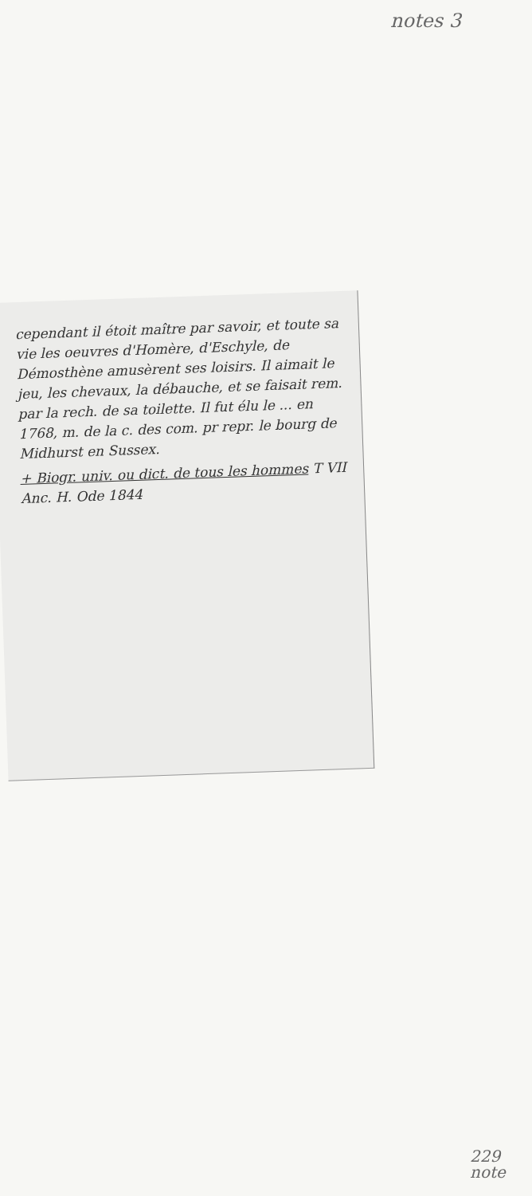notes 3
cependant il étoit maître par savoir, et toute sa vie les oeuvres d'Homère, d'Eschyle, de Démosthène amusèrent ses loisirs. Il aimait le jeu, les chevaux, la débauche, et se faisait rem. par la rech. de sa toilette. Il fut élu le ... en 1768, m. de la c. des com. pr repr. le bourg de Midhurst en Sussex.
+ Biogr. univ. ou dict. de tous les hommes T VII Anc. H. Ode 1844
229
note